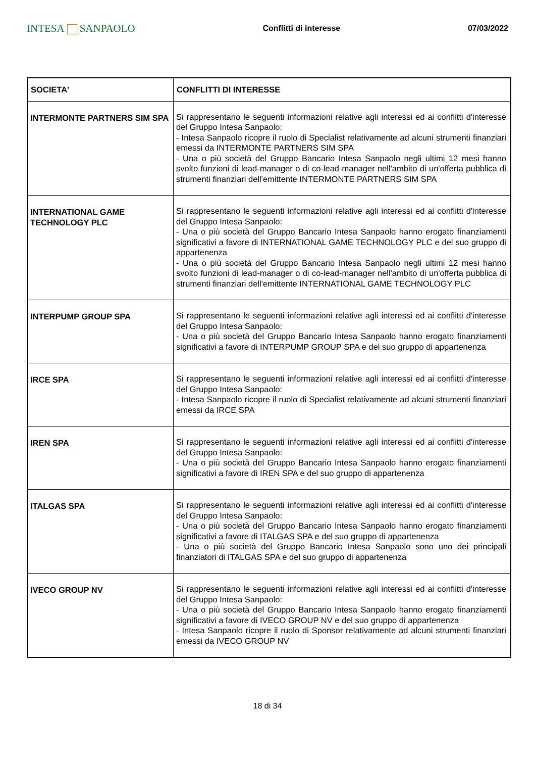INTESA SANPAOLO
Conflitti di interesse 07/03/2022
| SOCIETA' | CONFLITTI DI INTERESSE |
| --- | --- |
| INTERMONTE PARTNERS SIM SPA | Si rappresentano le seguenti informazioni relative agli interessi ed ai conflitti d'interesse del Gruppo Intesa Sanpaolo: - Intesa Sanpaolo ricopre il ruolo di Specialist relativamente ad alcuni strumenti finanziari emessi da INTERMONTE PARTNERS SIM SPA - Una o più società del Gruppo Bancario Intesa Sanpaolo negli ultimi 12 mesi hanno svolto funzioni di lead-manager o di co-lead-manager nell'ambito di un'offerta pubblica di strumenti finanziari dell'emittente INTERMONTE PARTNERS SIM SPA |
| INTERNATIONAL GAME TECHNOLOGY PLC | Si rappresentano le seguenti informazioni relative agli interessi ed ai conflitti d'interesse del Gruppo Intesa Sanpaolo: - Una o più società del Gruppo Bancario Intesa Sanpaolo hanno erogato finanziamenti significativi a favore di INTERNATIONAL GAME TECHNOLOGY PLC e del suo gruppo di appartenenza - Una o più società del Gruppo Bancario Intesa Sanpaolo negli ultimi 12 mesi hanno svolto funzioni di lead-manager o di co-lead-manager nell'ambito di un'offerta pubblica di strumenti finanziari dell'emittente INTERNATIONAL GAME TECHNOLOGY PLC |
| INTERPUMP GROUP SPA | Si rappresentano le seguenti informazioni relative agli interessi ed ai conflitti d'interesse del Gruppo Intesa Sanpaolo: - Una o più società del Gruppo Bancario Intesa Sanpaolo hanno erogato finanziamenti significativi a favore di INTERPUMP GROUP SPA e del suo gruppo di appartenenza |
| IRCE SPA | Si rappresentano le seguenti informazioni relative agli interessi ed ai conflitti d'interesse del Gruppo Intesa Sanpaolo: - Intesa Sanpaolo ricopre il ruolo di Specialist relativamente ad alcuni strumenti finanziari emessi da IRCE SPA |
| IREN SPA | Si rappresentano le seguenti informazioni relative agli interessi ed ai conflitti d'interesse del Gruppo Intesa Sanpaolo: - Una o più società del Gruppo Bancario Intesa Sanpaolo hanno erogato finanziamenti significativi a favore di IREN SPA e del suo gruppo di appartenenza |
| ITALGAS SPA | Si rappresentano le seguenti informazioni relative agli interessi ed ai conflitti d'interesse del Gruppo Intesa Sanpaolo: - Una o più società del Gruppo Bancario Intesa Sanpaolo hanno erogato finanziamenti significativi a favore di ITALGAS SPA e del suo gruppo di appartenenza - Una o più società del Gruppo Bancario Intesa Sanpaolo sono uno dei principali finanziatori di ITALGAS SPA e del suo gruppo di appartenenza |
| IVECO GROUP NV | Si rappresentano le seguenti informazioni relative agli interessi ed ai conflitti d'interesse del Gruppo Intesa Sanpaolo: - Una o più società del Gruppo Bancario Intesa Sanpaolo hanno erogato finanziamenti significativi a favore di IVECO GROUP NV e del suo gruppo di appartenenza - Intesa Sanpaolo ricopre il ruolo di Sponsor relativamente ad alcuni strumenti finanziari emessi da IVECO GROUP NV |
18 di 34